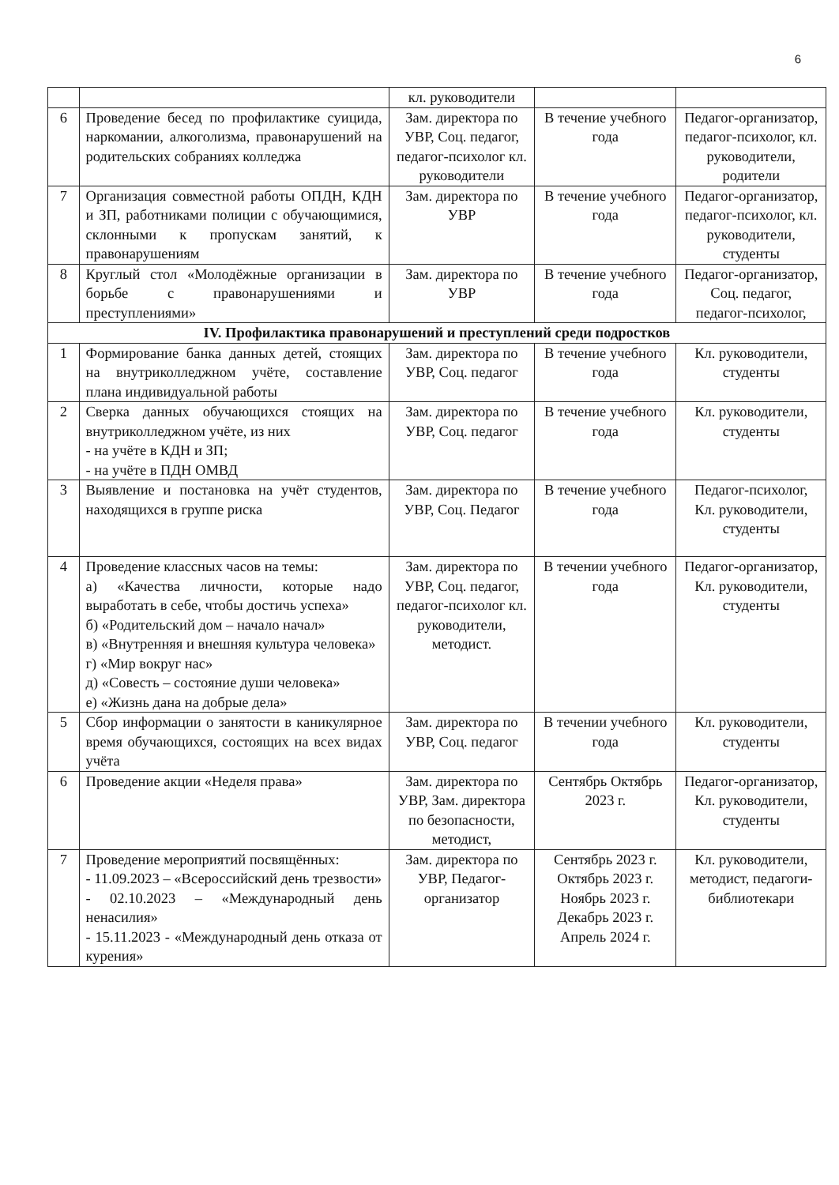6
| | | кл. руководители | | |
| 6 | Проведение бесед по профилактике суицида, наркомании, алкоголизма, правонарушений на родительских собраниях колледжа | Зам. директора по УВР, Соц. педагог, педагог-психолог кл. руководители | В течение учебного года | Педагог-организатор, педагог-психолог, кл. руководители, родители |
| 7 | Организация совместной работы ОПДН, КДН и ЗП, работниками полиции с обучающимися, склонными к пропускам занятий, к правонарушениям | Зам. директора по УВР | В течение учебного года | Педагог-организатор, педагог-психолог, кл. руководители, студенты |
| 8 | Круглый стол «Молодёжные организации в борьбе с правонарушениями и преступлениями» | Зам. директора по УВР | В течение учебного года | Педагог-организатор, Соц. педагог, педагог-психолог, |
| IV. Профилактика правонарушений и преступлений среди подростков | | | | |
| 1 | Формирование банка данных детей, стоящих на внутриколледжном учёте, составление плана индивидуальной работы | Зам. директора по УВР, Соц. педагог | В течение учебного года | Кл. руководители, студенты |
| 2 | Сверка данных обучающихся стоящих на внутриколледжном учёте, из них - на учёте в КДН и ЗП; - на учёте в ПДН ОМВД | Зам. директора по УВР, Соц. педагог | В течение учебного года | Кл. руководители, студенты |
| 3 | Выявление и постановка на учёт студентов, находящихся в группе риска | Зам. директора по УВР, Соц. Педагог | В течение учебного года | Педагог-психолог, Кл. руководители, студенты |
| 4 | Проведение классных часов на темы: а) «Качества личности, которые надо выработать в себе, чтобы достичь успеха» б) «Родительский дом – начало начал» в) «Внутренняя и внешняя культура человека» г) «Мир вокруг нас» д) «Совесть – состояние души человека» е) «Жизнь дана на добрые дела» | Зам. директора по УВР, Соц. педагог, педагог-психолог кл. руководители, методист. | В течении учебного года | Педагог-организатор, Кл. руководители, студенты |
| 5 | Сбор информации о занятости в каникулярное время обучающихся, состоящих на всех видах учёта | Зам. директора по УВР, Соц. педагог | В течении учебного года | Кл. руководители, студенты |
| 6 | Проведение акции «Неделя права» | Зам. директора по УВР, Зам. директора по безопасности, методист, | Сентябрь Октябрь 2023 г. | Педагог-организатор, Кл. руководители, студенты |
| 7 | Проведение мероприятий посвящённых: - 11.09.2023 – «Всероссийский день трезвости» - 02.10.2023 – «Международный день ненасилия» - 15.11.2023 - «Международный день отказа от курения» | Зам. директора по УВР, Педагог-организатор | Сентябрь 2023 г. Октябрь 2023 г. Ноябрь 2023 г. Декабрь 2023 г. Апрель 2024 г. | Кл. руководители, методист, педагоги-библиотекари |